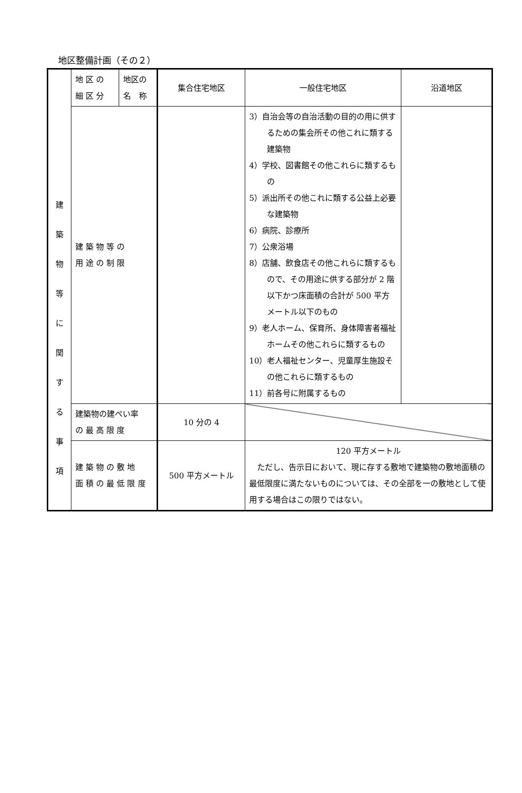地区整備計画（その２）
| 建 築 物 等 に 関 す る 事 項 | 地 区 の 細 区 分 | 地区の 名 称 | 集合住宅地区 | 一般住宅地区 | 沿道地区 |
| | 建 築 物 等 の 用 途 の 制 限 | | | 3）自治会等の自治活動の目的の用に供するための集会所その他これに類する建築物 4）学校、図書館その他これらに類するもの 5）派出所その他これに類する公益上必要な建築物 6）病院、診療所 7）公衆浴場 8）店舗、飲食店その他これらに類するもので、その用途に供する部分が 2 階以下かつ床面積の合計が 500 平方メートル以下のもの 9）老人ホーム、保育所、身体障害者福祉ホームその他これらに類するもの 10）老人福祉センター、児童厚生施設その他これらに類するもの 11）前各号に附属するもの | |
| | 建築物の建ぺい率 の 最 高 限 度 | | 10 分の 4 | | |
| | 建 築 物 の 敷 地 面 積 の 最 低 限 度 | | 500 平方メートル | 120 平方メートル ただし、告示日において、現に存する敷地で建築物の敷地面積の最低限度に満たないものについては、その全部を一の敷地として使用する場合はこの限りではない。 | |